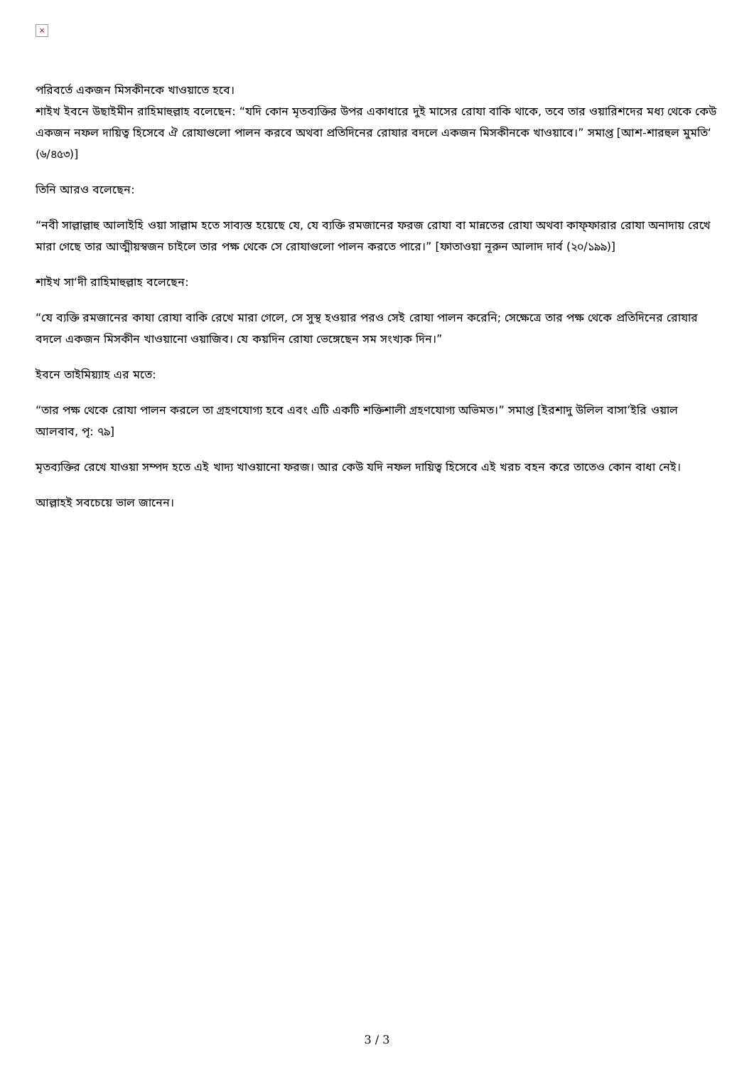×
পরিবর্তে একজন মিসকীনকে খাওয়াতে হবে।
শাইখ ইবনে উছাইমীন রাহিমাহুল্লাহ বলেছেন: “যদি কোন মৃতব্যক্তির উপর একাধারে দুই মাসের রোযা বাকি থাকে, তবে তার ওয়ারিশদের মধ্য থেকে কেউ একজন নফল দায়িত্ব হিসেবে ঐ রোযাগুলো পালন করবে অথবা প্রতিদিনের রোযার বদলে একজন মিসকীনকে খাওয়াবে।” সমাপ্ত [আশ-শারহুল মুমতি‘ (৬/৪৫৩)]
তিনি আরও বলেছেন:
“নবী সাল্লাল্লাহু আলাইহি ওয়া সাল্লাম হতে সাব্যস্ত হয়েছে যে, যে ব্যক্তি রমজানের ফরজ রোযা বা মান্নতের রোযা অথবা কাফ্ফারার রোযা অনাদায় রেখে মারা গেছে তার আত্মীয়স্বজন চাইলে তার পক্ষ থেকে সে রোযাগুলো পালন করতে পারে।” [ফাতাওয়া নূরুন আলাদ দার্ব (২০/১৯৯)]
শাইখ সা‘দী রাহিমাহুল্লাহ বলেছেন:
“যে ব্যক্তি রমজানের কাযা রোযা বাকি রেখে মারা গেলে, সে সুস্থ হওয়ার পরও সেই রোযা পালন করেনি; সেক্ষেত্রে তার পক্ষ থেকে প্রতিদিনের রোযার বদলে একজন মিসকীন খাওয়ানো ওয়াজিব। যে কয়দিন রোযা ভেঙ্গেছেন সম সংখ্যক দিন।”
ইবনে তাইমিয়্যাহ এর মতে:
“তার পক্ষ থেকে রোযা পালন করলে তা গ্রহণযোগ্য হবে এবং এটি একটি শক্তিশালী গ্রহণযোগ্য অভিমত।” সমাপ্ত [ইরশাদু উলিল বাসা’ইরি ওয়াল আলবাব, পৃ: ৭৯]
মৃতব্যক্তির রেখে যাওয়া সম্পদ হতে এই খাদ্য খাওয়ানো ফরজ। আর কেউ যদি নফল দায়িত্ব হিসেবে এই খরচ বহন করে তাতেও কোন বাধা নেই।
আল্লাহই সবচেয়ে ভাল জানেন।
3 / 3